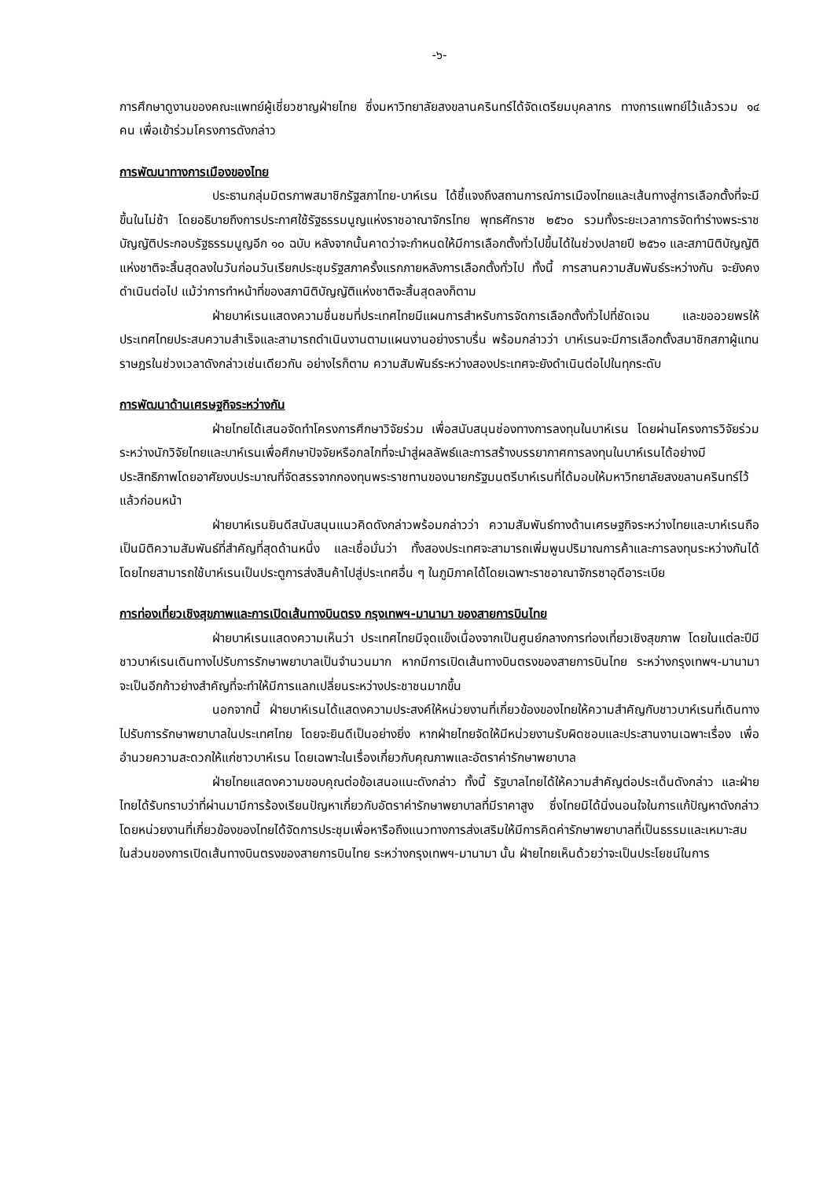-๖-
การศึกษาดูงานของคณะแพทย์ผู้เชี่ยวชาญฝ่ายไทย ซึ่งมหาวิทยาลัยสงขลานครินทร์ได้จัดเตรียมบุคลากร ทางการแพทย์ไว้แล้วรวม ๑๔ คน เพื่อเข้าร่วมโครงการดังกล่าว
การพัฒนาทางการเมืองของไทย
ประธานกลุ่มมิตรภาพสมาชิกรัฐสภาไทย-บาห์เรน ได้ชี้แจงถึงสถานการณ์การเมืองไทยและเส้นทางสู่การเลือกตั้งที่จะมีขึ้นในไม่ช้า โดยอธิบายถึงการประกาศใช้รัฐธรรมนูญแห่งราชอาณาจักรไทย พุทธศักราช ๒๕๖๐ รวมทั้งระยะเวลาการจัดทำร่างพระราชบัญญัติประกอบรัฐธรรมนูญอีก ๑๐ ฉบับ หลังจากนั้นคาดว่าจะกำหนดให้มีการเลือกตั้งทั่วไปขึ้นได้ในช่วงปลายปี ๒๕๖๑ และสภานิติบัญญัติแห่งชาติจะสิ้นสุดลงในวันก่อนวันเรียกประชุมรัฐสภาครั้งแรกภายหลังการเลือกตั้งทั่วไป ทั้งนี้ การสานความสัมพันธ์ระหว่างกัน จะยังคงดำเนินต่อไป แม้ว่าการทำหน้าที่ของสภานิติบัญญัติแห่งชาติจะสิ้นสุดลงก็ตาม
ฝ่ายบาห์เรนแสดงความชื่นชมที่ประเทศไทยมีแผนการสำหรับการจัดการเลือกตั้งทั่วไปที่ชัดเจน และขออวยพรให้ประเทศไทยประสบความสำเร็จและสามารถดำเนินงานตามแผนงานอย่างราบรื่น พร้อมกล่าวว่า บาห์เรนจะมีการเลือกตั้งสมาชิกสภาผู้แทนราษฎรในช่วงเวลาดังกล่าวเช่นเดียวกัน อย่างไรก็ตาม ความสัมพันธ์ระหว่างสองประเทศจะยังดำเนินต่อไปในทุกระดับ
การพัฒนาด้านเศรษฐกิจระหว่างกัน
ฝ่ายไทยได้เสนอจัดทำโครงการศึกษาวิจัยร่วม เพื่อสนับสนุนช่องทางการลงทุนในบาห์เรน โดยผ่านโครงการวิจัยร่วมระหว่างนักวิจัยไทยและบาห์เรนเพื่อศึกษาปัจจัยหรือกลไกที่จะนำสู่ผลลัพธ์และการสร้างบรรยากาศการลงทุนในบาห์เรนได้อย่างมีประสิทธิภาพโดยอาศัยงบประมาณที่จัดสรรจากกองทุนพระราชทานของนายกรัฐมนตรีบาห์เรนที่ได้มอบให้มหาวิทยาลัยสงขลานครินทร์ไว้แล้วก่อนหน้า
ฝ่ายบาห์เรนยินดีสนับสนุนแนวคิดดังกล่าวพร้อมกล่าวว่า ความสัมพันธ์ทางด้านเศรษฐกิจระหว่างไทยและบาห์เรนถือเป็นมิติความสัมพันธ์ที่สำคัญที่สุดด้านหนึ่ง และเชื่อมั่นว่า ทั้งสองประเทศจะสามารถเพิ่มพูนปริมาณการค้าและการลงทุนระหว่างกันได้ โดยไทยสามารถใช้บาห์เรนเป็นประตูการส่งสินค้าไปสู่ประเทศอื่น ๆ ในภูมิภาคได้โดยเฉพาะราชอาณาจักรซาอุดีอาระเบีย
การท่องเที่ยวเชิงสุขภาพและการเปิดเส้นทางบินตรง กรุงเทพฯ-มานามา ของสายการบินไทย
ฝ่ายบาห์เรนแสดงความเห็นว่า ประเทศไทยมีจุดแข็งเนื่องจากเป็นศูนย์กลางการท่องเที่ยวเชิงสุขภาพ โดยในแต่ละปีมีชาวบาห์เรนเดินทางไปรับการรักษาพยาบาลเป็นจำนวนมาก หากมีการเปิดเส้นทางบินตรงของสายการบินไทย ระหว่างกรุงเทพฯ-มานามา จะเป็นอีกก้าวย่างสำคัญที่จะทำให้มีการแลกเปลี่ยนระหว่างประชาชนมากขึ้น
นอกจากนี้ ฝ่ายบาห์เรนได้แสดงความประสงค์ให้หน่วยงานที่เกี่ยวข้องของไทยให้ความสำคัญกับชาวบาห์เรนที่เดินทางไปรับการรักษาพยาบาลในประเทศไทย โดยจะยินดีเป็นอย่างยิ่ง หากฝ่ายไทยจัดให้มีหน่วยงานรับผิดชอบและประสานงานเฉพาะเรื่อง เพื่ออำนวยความสะดวกให้แก่ชาวบาห์เรน โดยเฉพาะในเรื่องเกี่ยวกับคุณภาพและอัตราค่ารักษาพยาบาล
ฝ่ายไทยแสดงความขอบคุณต่อข้อเสนอแนะดังกล่าว ทั้งนี้ รัฐบาลไทยได้ให้ความสำคัญต่อประเด็นดังกล่าว และฝ่ายไทยได้รับทราบว่าที่ผ่านมามีการร้องเรียนปัญหาเกี่ยวกับอัตราค่ารักษาพยาบาลที่มีราคาสูง ซึ่งไทยมิได้นิ่งนอนใจในการแก้ปัญหาดังกล่าว โดยหน่วยงานที่เกี่ยวข้องของไทยได้จัดการประชุมเพื่อหารือถึงแนวทางการส่งเสริมให้มีการคิดค่ารักษาพยาบาลที่เป็นธรรมและเหมาะสม ในส่วนของการเปิดเส้นทางบินตรงของสายการบินไทย ระหว่างกรุงเทพฯ-มานามา นั้น ฝ่ายไทยเห็นด้วยว่าจะเป็นประโยชน์ในการ